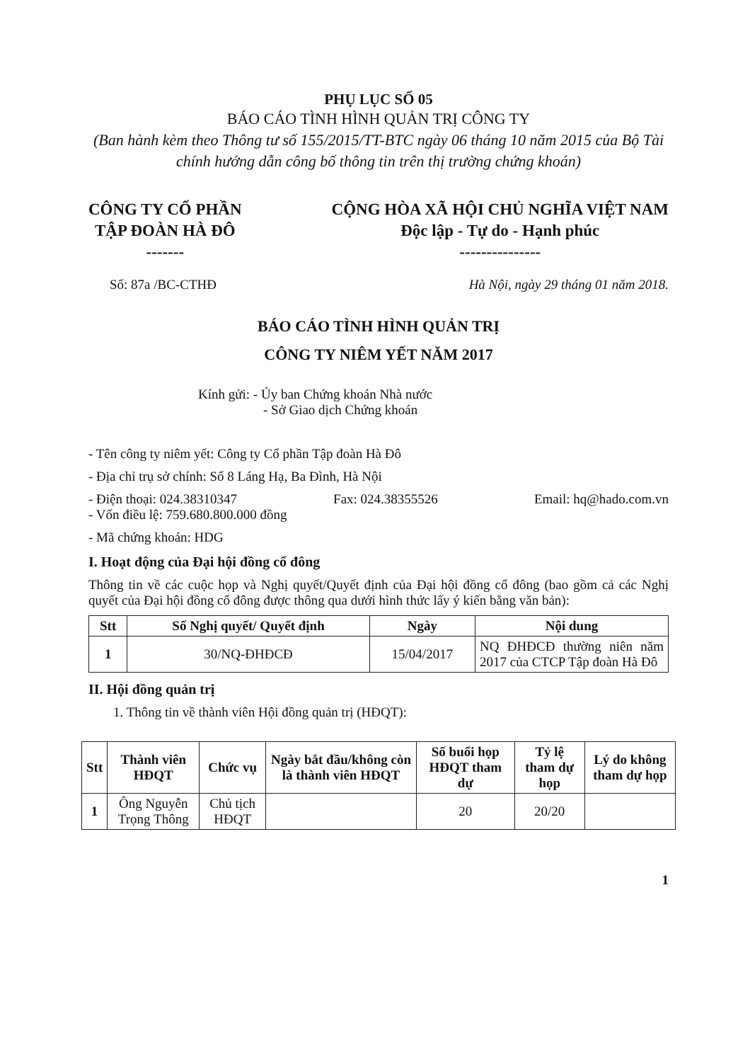PHỤ LỤC SỐ 05
BÁO CÁO TÌNH HÌNH QUẢN TRỊ CÔNG TY
(Ban hành kèm theo Thông tư số 155/2015/TT-BTC ngày 06 tháng 10 năm 2015 của Bộ Tài chính hướng dẫn công bố thông tin trên thị trường chứng khoán)
CÔNG TY CỔ PHẦN
TẬP ĐOÀN HÀ ĐÔ
-------
CỘNG HÒA XÃ HỘI CHỦ NGHĨA VIỆT NAM
Độc lập - Tự do - Hạnh phúc
---------------
Số: 87a /BC-CTHĐ Hà Nội, ngày 29 tháng 01 năm 2018.
BÁO CÁO TÌNH HÌNH QUẢN TRỊ
CÔNG TY NIÊM YẾT NĂM 2017
Kính gửi: - Ủy ban Chứng khoán Nhà nước
- Sở Giao dịch Chứng khoán
- Tên công ty niêm yết: Công ty Cổ phần Tập đoàn Hà Đô
- Địa chỉ trụ sở chính: Số 8 Láng Hạ, Ba Đình, Hà Nội
- Điện thoại: 024.38310347 Fax: 024.38355526 Email: hq@hado.com.vn
- Vốn điều lệ: 759.680.800.000 đồng
- Mã chứng khoán: HDG
I. Hoạt động của Đại hội đồng cổ đông
Thông tin về các cuộc họp và Nghị quyết/Quyết định của Đại hội đồng cổ đông (bao gồm cả các Nghị quyết của Đại hội đồng cổ đông được thông qua dưới hình thức lấy ý kiến bằng văn bản):
| Stt | Số Nghị quyết/ Quyết định | Ngày | Nội dung |
| --- | --- | --- | --- |
| 1 | 30/NQ-ĐHĐCĐ | 15/04/2017 | NQ ĐHĐCĐ thường niên năm 2017 của CTCP Tập đoàn Hà Đô |
II. Hội đồng quản trị
1. Thông tin về thành viên Hội đồng quản trị (HĐQT):
| Stt | Thành viên HĐQT | Chức vụ | Ngày bắt đầu/không còn là thành viên HĐQT | Số buổi họp HĐQT tham dự | Tỷ lệ tham dự họp | Lý do không tham dự họp |
| --- | --- | --- | --- | --- | --- | --- |
| 1 | Ông Nguyễn Trọng Thông | Chủ tịch HĐQT | | 20 | 20/20 | |
1